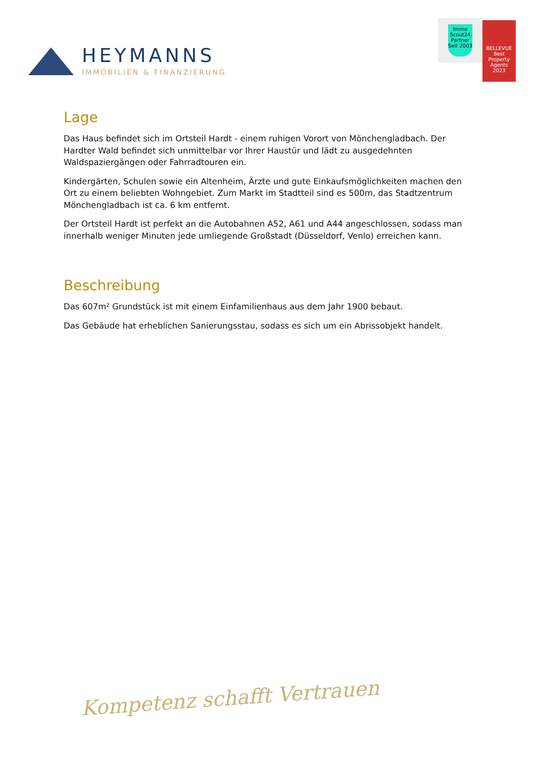HEYMANNS
IMMOBILIEN & FINANZIERUNG
Immo Scout24
Partner
Seit 2003
BELLEVUE
Best Property Agents
2023
Lage
Das Haus befindet sich im Ortsteil Hardt - einem ruhigen Vorort von Mönchengladbach. Der Hardter Wald befindet sich unmittelbar vor Ihrer Haustür und lädt zu ausgedehnten Waldspaziergängen oder Fahrradtouren ein.
Kindergärten, Schulen sowie ein Altenheim, Ärzte und gute Einkaufsmöglichkeiten machen den Ort zu einem beliebten Wohngebiet. Zum Markt im Stadtteil sind es 500m, das Stadtzentrum Mönchengladbach ist ca. 6 km entfernt.
Der Ortsteil Hardt ist perfekt an die Autobahnen A52, A61 und A44 angeschlossen, sodass man innerhalb weniger Minuten jede umliegende Großstadt (Düsseldorf, Venlo) erreichen kann.
Beschreibung
Das 607m² Grundstück ist mit einem Einfamilienhaus aus dem Jahr 1900 bebaut.
Das Gebäude hat erheblichen Sanierungsstau, sodass es sich um ein Abrissobjekt handelt.
Kompetenz schafft Vertrauen